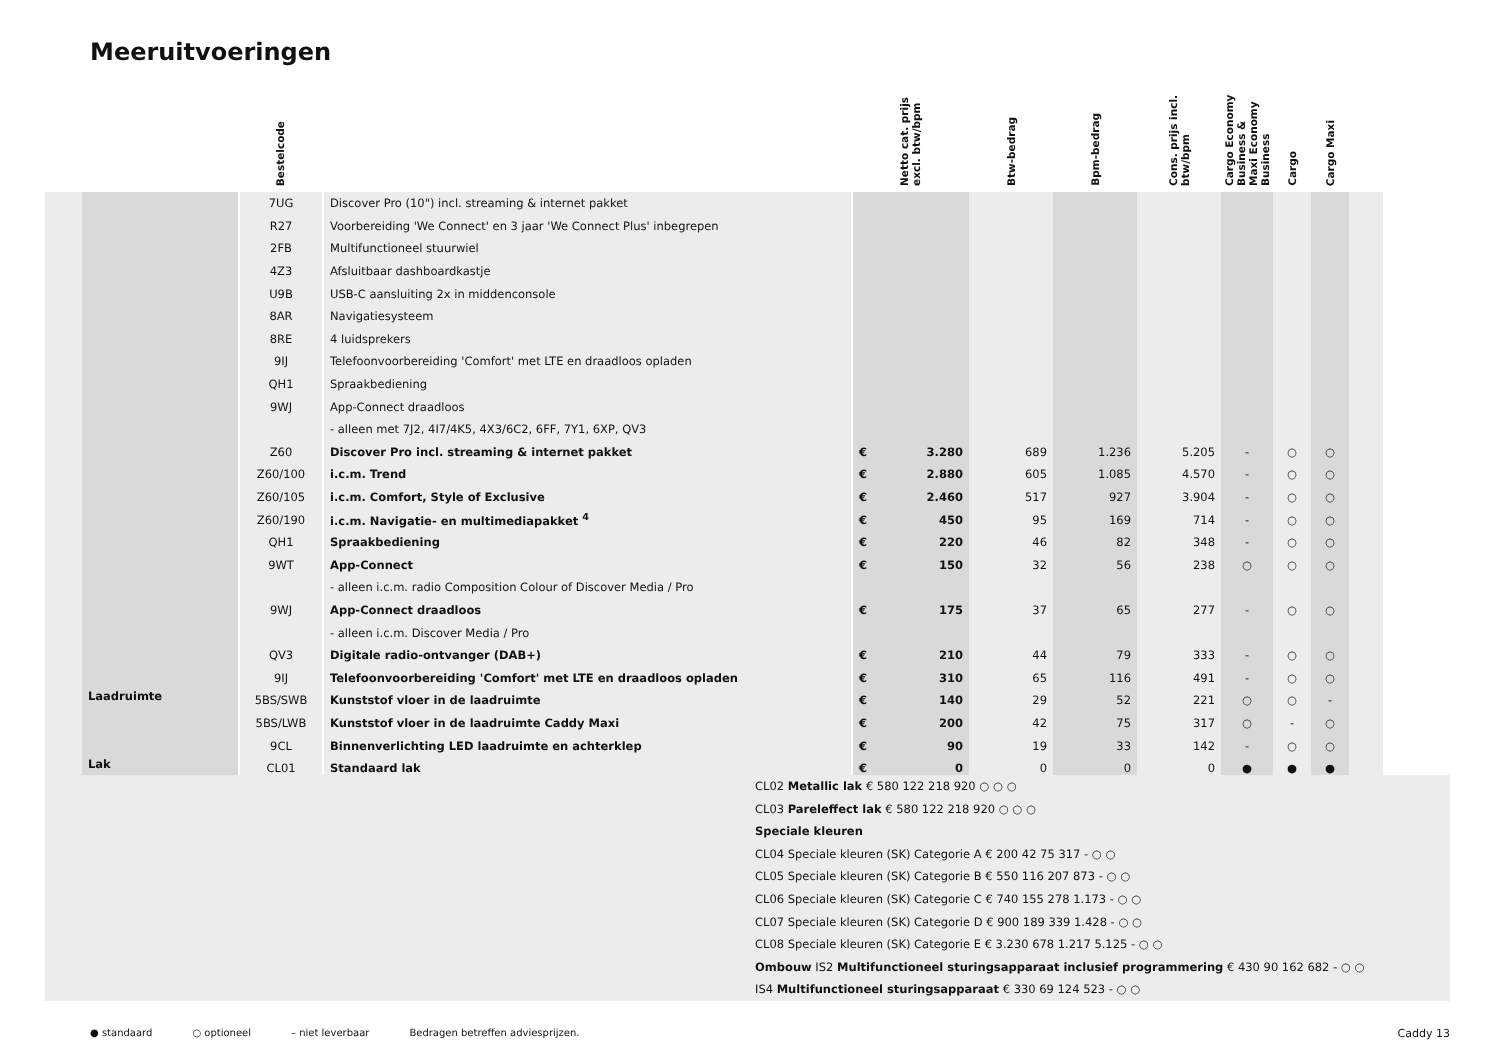Meeruitvoeringen
| | | Bestelcode | | Netto cat. prijs excl. btw/bpm | Btw-bedrag | Bpm-bedrag | Cons. prijs incl. btw/bpm | Cargo Economy Business & Maxi Economy Business | Cargo | Cargo Maxi | |
| --- | --- | --- | --- | --- | --- | --- | --- | --- | --- | --- | --- |
| | | 7UG | Discover Pro (10") incl. streaming & internet pakket | | | | | | | | |
| | | R27 | Voorbereiding 'We Connect' en 3 jaar 'We Connect Plus' inbegrepen | | | | | | | | |
| | | 2FB | Multifunctioneel stuurwiel | | | | | | | | |
| | | 4Z3 | Afsluitbaar dashboardkastje | | | | | | | | |
| | | U9B | USB-C aansluiting 2x in middenconsole | | | | | | | | |
| | | 8AR | Navigatiesysteem | | | | | | | | |
| | | 8RE | 4 luidsprekers | | | | | | | | |
| | | 9IJ | Telefoonvoorbereiding 'Comfort' met LTE en draadloos opladen | | | | | | | | |
| | | QH1 | Spraakbediening | | | | | | | | |
| | | 9WJ | App-Connect draadloos | | | | | | | | |
| | | | - alleen met 7J2, 4I7/4K5, 4X3/6C2, 6FF, 7Y1, 6XP, QV3 | | | | | | | | |
| | | Z60 | Discover Pro incl. streaming & internet pakket | € 3.280 | 689 | 1.236 | 5.205 | - | ○ | ○ | |
| | | Z60/100 | i.c.m. Trend | € 2.880 | 605 | 1.085 | 4.570 | - | ○ | ○ | |
| | | Z60/105 | i.c.m. Comfort, Style of Exclusive | € 2.460 | 517 | 927 | 3.904 | - | ○ | ○ | |
| | | Z60/190 | i.c.m. Navigatie- en multimediapakket <sup>4</sup> | € 450 | 95 | 169 | 714 | - | ○ | ○ | |
| | | QH1 | Spraakbediening | € 220 | 46 | 82 | 348 | - | ○ | ○ | |
| | | 9WT | App-Connect | € 150 | 32 | 56 | 238 | ○ | ○ | ○ | |
| | | | - alleen i.c.m. radio Composition Colour of Discover Media / Pro | | | | | | | | |
| | | 9WJ | App-Connect draadloos | € 175 | 37 | 65 | 277 | - | ○ | ○ | |
| | | | - alleen i.c.m. Discover Media / Pro | | | | | | | | |
| | | QV3 | Digitale radio-ontvanger (DAB+) | € 210 | 44 | 79 | 333 | - | ○ | ○ | |
| | | 9IJ | Telefoonvoorbereiding 'Comfort' met LTE en draadloos opladen | € 310 | 65 | 116 | 491 | - | ○ | ○ | |
| | Laadruimte | 5BS/SWB | Kunststof vloer in de laadruimte | € 140 | 29 | 52 | 221 | ○ | ○ | - | |
| | | 5BS/LWB | Kunststof vloer in de laadruimte Caddy Maxi | € 200 | 42 | 75 | 317 | ○ | - | ○ | |
| | | 9CL | Binnenverlichting LED laadruimte en achterklep | € 90 | 19 | 33 | 142 | - | ○ | ○ | |
| | Lak | CL01 | Standaard lak | € 0 | 0 | 0 | 0 | ● | ● | ● | |
CL02 Metallic lak € 580 122 218 920 ○ ○ ○
CL03 Pareleffect lak € 580 122 218 920 ○ ○ ○
Speciale kleuren
CL04 Speciale kleuren (SK) Categorie A € 200 42 75 317 - ○ ○
CL05 Speciale kleuren (SK) Categorie B € 550 116 207 873 - ○ ○
CL06 Speciale kleuren (SK) Categorie C € 740 155 278 1.173 - ○ ○
CL07 Speciale kleuren (SK) Categorie D € 900 189 339 1.428 - ○ ○
CL08 Speciale kleuren (SK) Categorie E € 3.230 678 1.217 5.125 - ○ ○
Ombouw IS2 Multifunctioneel sturingsapparaat inclusief programmering € 430 90 162 682 - ○ ○
IS4 Multifunctioneel sturingsapparaat € 330 69 124 523 - ○ ○
● standaard ○ optioneel – niet leverbaar Bedragen betreffen adviesprijzen. Caddy 13